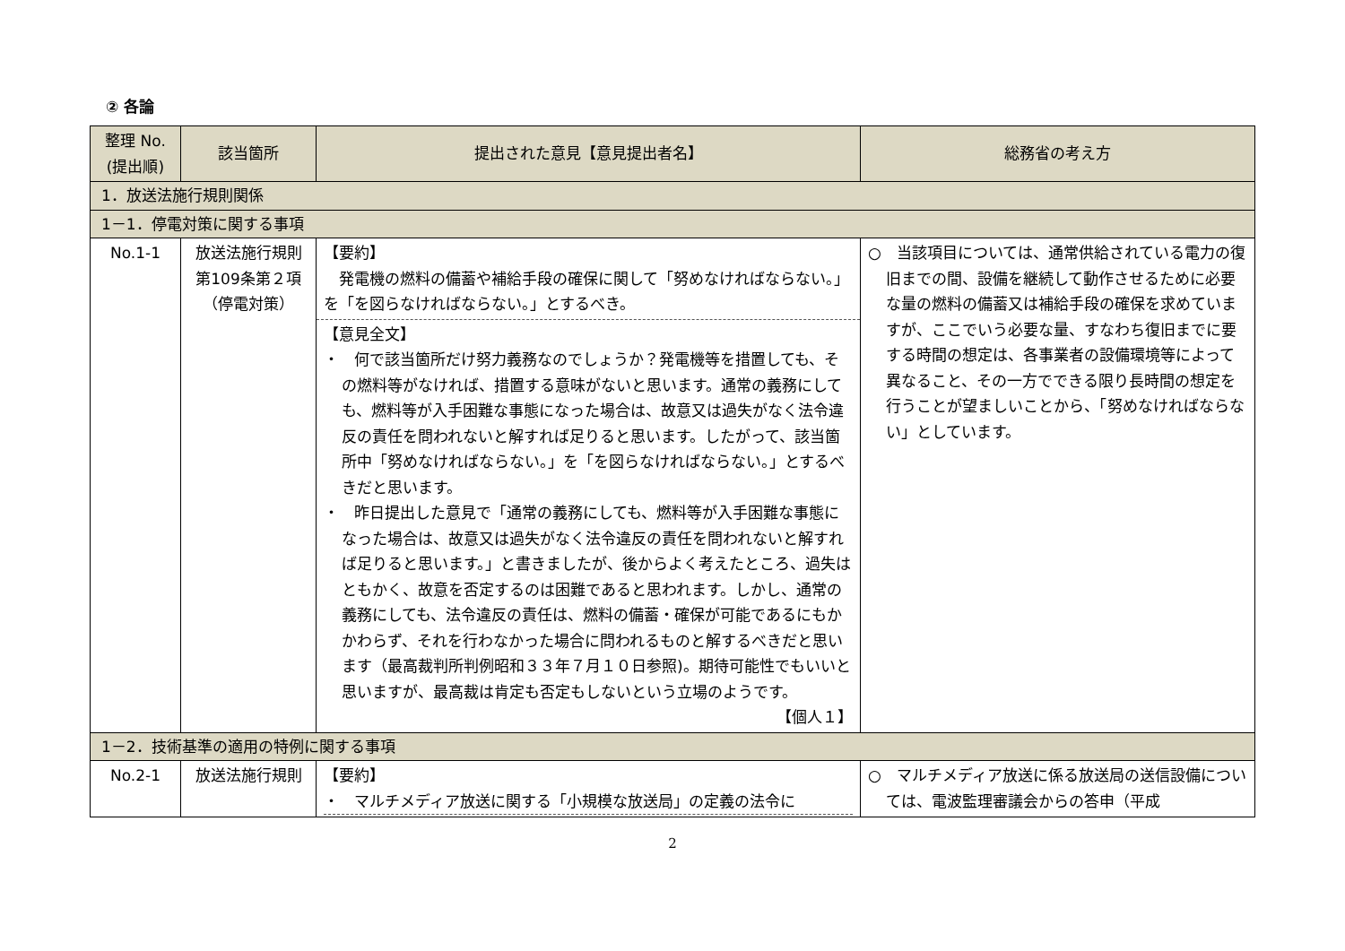② 各論
| 整理 No. (提出順) | 該当箇所 | 提出された意見【意見提出者名】 | 総務省の考え方 |
| --- | --- | --- | --- |
| 1．放送法施行規則関係 | | | |
| 1－1．停電対策に関する事項 | | | |
| No.1-1 | 放送法施行規則第109条第２項（停電対策） | 【要約】 発電機の燃料の備蓄や補給手段の確保に関して「努めなければならない。」を「を図らなければならない。」とするべき。 【意見全文】 ・ 何で該当箇所だけ努力義務なのでしょうか？発電機等を措置しても、その燃料等がなければ、措置する意味がないと思います。通常の義務にしても、燃料等が入手困難な事態になった場合は、故意又は過失がなく法令違反の責任を問われないと解すれば足りると思います。したがって、該当箇所中「努めなければならない。」を「を図らなければならない。」とするべきだと思います。 ・ 昨日提出した意見で「通常の義務にしても、燃料等が入手困難な事態になった場合は、故意又は過失がなく法令違反の責任を問われないと解すれば足りると思います。」と書きましたが、後からよく考えたところ、過失はともかく、故意を否定するのは困難であると思われます。しかし、通常の義務にしても、法令違反の責任は、燃料の備蓄・確保が可能であるにもかかわらず、それを行わなかった場合に問われるものと解するべきだと思います（最高裁判所判例昭和３３年７月１０日参照)。期待可能性でもいいと思いますが、最高裁は肯定も否定もしないという立場のようです。 【個人１】 | ○ 当該項目については、通常供給されている電力の復旧までの間、設備を継続して動作させるために必要な量の燃料の備蓄又は補給手段の確保を求めていますが、ここでいう必要な量、すなわち復旧までに要する時間の想定は、各事業者の設備環境等によって異なること、その一方でできる限り長時間の想定を行うことが望ましいことから、「努めなければならない」としています。 |
| 1－2．技術基準の適用の特例に関する事項 | | | |
| No.2-1 | 放送法施行規則 | 【要約】 ・ マルチメディア放送に関する「小規模な放送局」の定義の法令に | ○ マルチメディア放送に係る放送局の送信設備については、電波監理審議会からの答申（平成 |
2